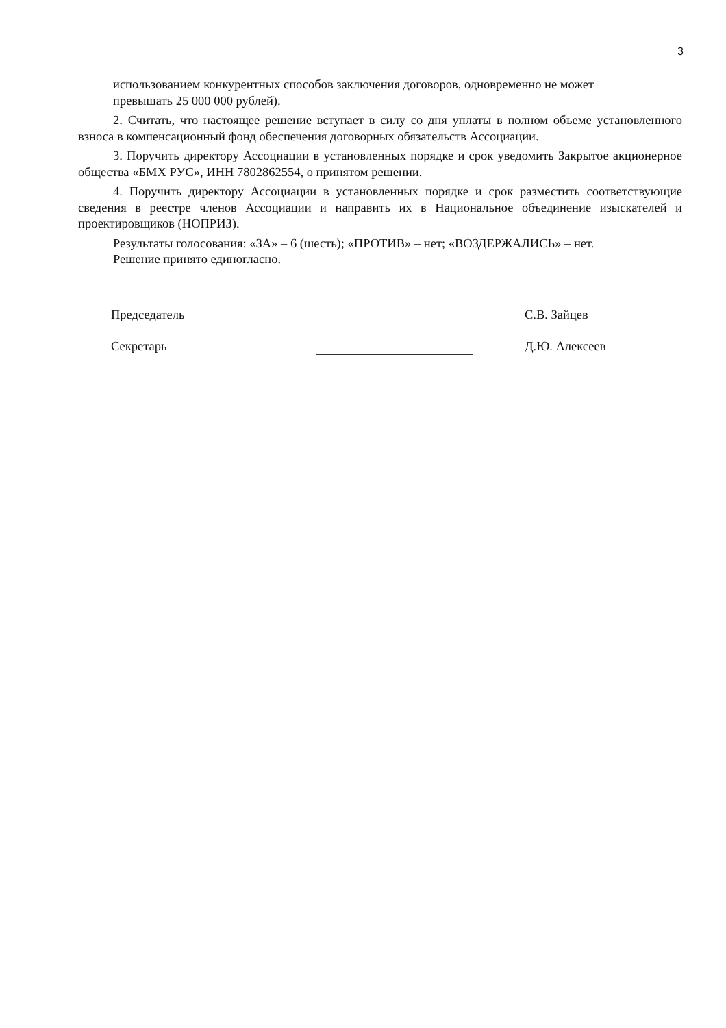3
использованием конкурентных способов заключения договоров, одновременно не может
превышать 25 000 000 рублей).
2. Считать, что настоящее решение вступает в силу со дня уплаты в полном объеме установленного взноса в компенсационный фонд обеспечения договорных обязательств Ассоциации.
3. Поручить директору Ассоциации в установленных порядке и срок уведомить Закрытое акционерное общества «БМХ РУС», ИНН 7802862554, о принятом решении.
4. Поручить директору Ассоциации в установленных порядке и срок разместить соответствующие сведения в реестре членов Ассоциации и направить их в Национальное объединение изыскателей и проектировщиков (НОПРИЗ).
Результаты голосования: «ЗА» – 6 (шесть); «ПРОТИВ» – нет; «ВОЗДЕРЖАЛИСЬ» – нет.
Решение принято единогласно.
Председатель
С.В. Зайцев
Секретарь
Д.Ю. Алексеев